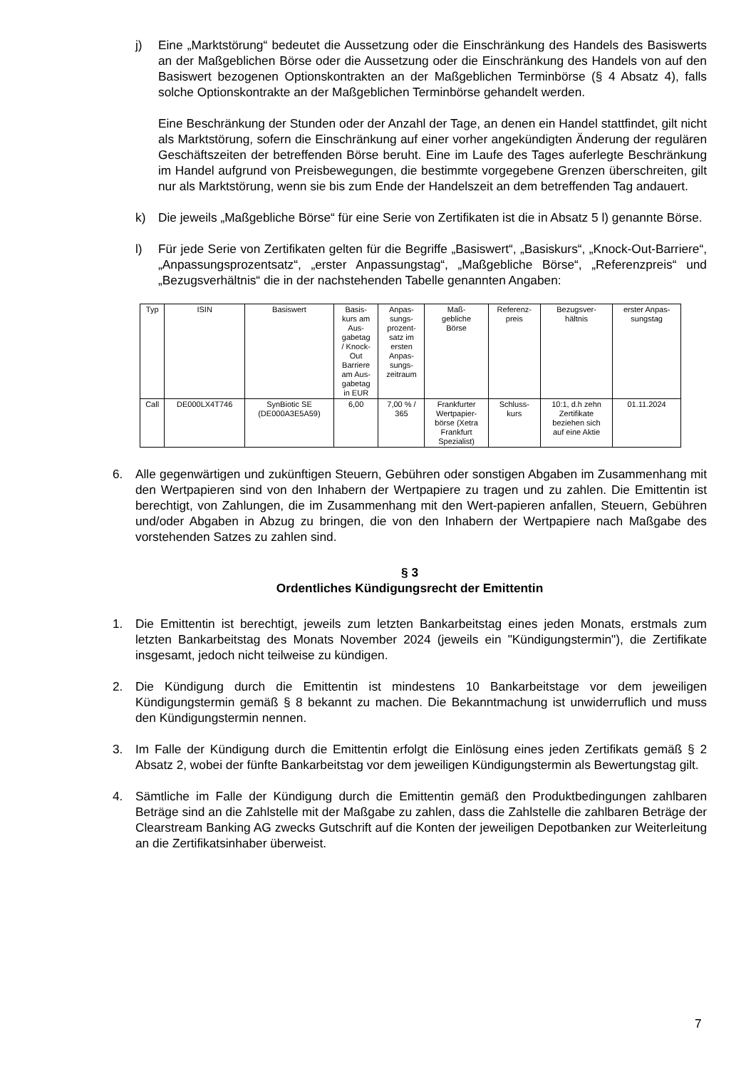j) Eine „Marktstörung“ bedeutet die Aussetzung oder die Einschränkung des Handels des Basiswerts an der Maßgeblichen Börse oder die Aussetzung oder die Einschränkung des Handels von auf den Basiswert bezogenen Optionskontrakten an der Maßgeblichen Terminbörse (§ 4 Absatz 4), falls solche Optionskontrakte an der Maßgeblichen Terminbörse gehandelt werden.
Eine Beschränkung der Stunden oder der Anzahl der Tage, an denen ein Handel stattfindet, gilt nicht als Marktstörung, sofern die Einschränkung auf einer vorher angekündigten Änderung der regulären Geschäftszeiten der betreffenden Börse beruht. Eine im Laufe des Tages auferlegte Beschränkung im Handel aufgrund von Preisbewegungen, die bestimmte vorgegebene Grenzen überschreiten, gilt nur als Marktstörung, wenn sie bis zum Ende der Handelszeit an dem betreffenden Tag andauert.
k) Die jeweils „Maßgebliche Börse“ für eine Serie von Zertifikaten ist die in Absatz 5 l) genannte Börse.
l) Für jede Serie von Zertifikaten gelten für die Begriffe „Basiswert“, „Basiskurs“, „Knock-Out-Barriere“, „Anpassungsprozentsatz“, „erster Anpassungstag“, „Maßgebliche Börse“, „Referenzpreis“ und „Bezugsverhältnis“ die in der nachstehenden Tabelle genannten Angaben:
| Typ | ISIN | Basiswert | Basis- kurs am Aus- gabetag / Knock- Out Barriere am Aus- gabetag in EUR | Anpas- sungs- prozent- satz im ersten Anpas- sungs- zeitraum | Maß- gebliche Börse | Referenz- preis | Bezugsver- hältnis | erster Anpas- sungstag |
| Call | DE000LX4T746 | SynBiotic SE (DE000A3E5A59) | 6,00 | 7,00 % / 365 | Frankfurter Wertpapier- börse (Xetra Frankfurt Spezialist) | Schluss- kurs | 10:1, d.h zehn Zertifikate beziehen sich auf eine Aktie | 01.11.2024 |
6. Alle gegenwärtigen und zukünftigen Steuern, Gebühren oder sonstigen Abgaben im Zusammenhang mit den Wertpapieren sind von den Inhabern der Wertpapiere zu tragen und zu zahlen. Die Emittentin ist berechtigt, von Zahlungen, die im Zusammenhang mit den Wert-papieren anfallen, Steuern, Gebühren und/oder Abgaben in Abzug zu bringen, die von den Inhabern der Wertpapiere nach Maßgabe des vorstehenden Satzes zu zahlen sind.
§ 3
Ordentliches Kündigungsrecht der Emittentin
1. Die Emittentin ist berechtigt, jeweils zum letzten Bankarbeitstag eines jeden Monats, erstmals zum letzten Bankarbeitstag des Monats November 2024 (jeweils ein "Kündigungstermin"), die Zertifikate insgesamt, jedoch nicht teilweise zu kündigen.
2. Die Kündigung durch die Emittentin ist mindestens 10 Bankarbeitstage vor dem jeweiligen Kündigungstermin gemäß § 8 bekannt zu machen. Die Bekanntmachung ist unwiderruflich und muss den Kündigungstermin nennen.
3. Im Falle der Kündigung durch die Emittentin erfolgt die Einlösung eines jeden Zertifikats gemäß § 2 Absatz 2, wobei der fünfte Bankarbeitstag vor dem jeweiligen Kündigungstermin als Bewertungstag gilt.
4. Sämtliche im Falle der Kündigung durch die Emittentin gemäß den Produktbedingungen zahlbaren Beträge sind an die Zahlstelle mit der Maßgabe zu zahlen, dass die Zahlstelle die zahlbaren Beträge der Clearstream Banking AG zwecks Gutschrift auf die Konten der jeweiligen Depotbanken zur Weiterleitung an die Zertifikatsinhaber überweist.
7